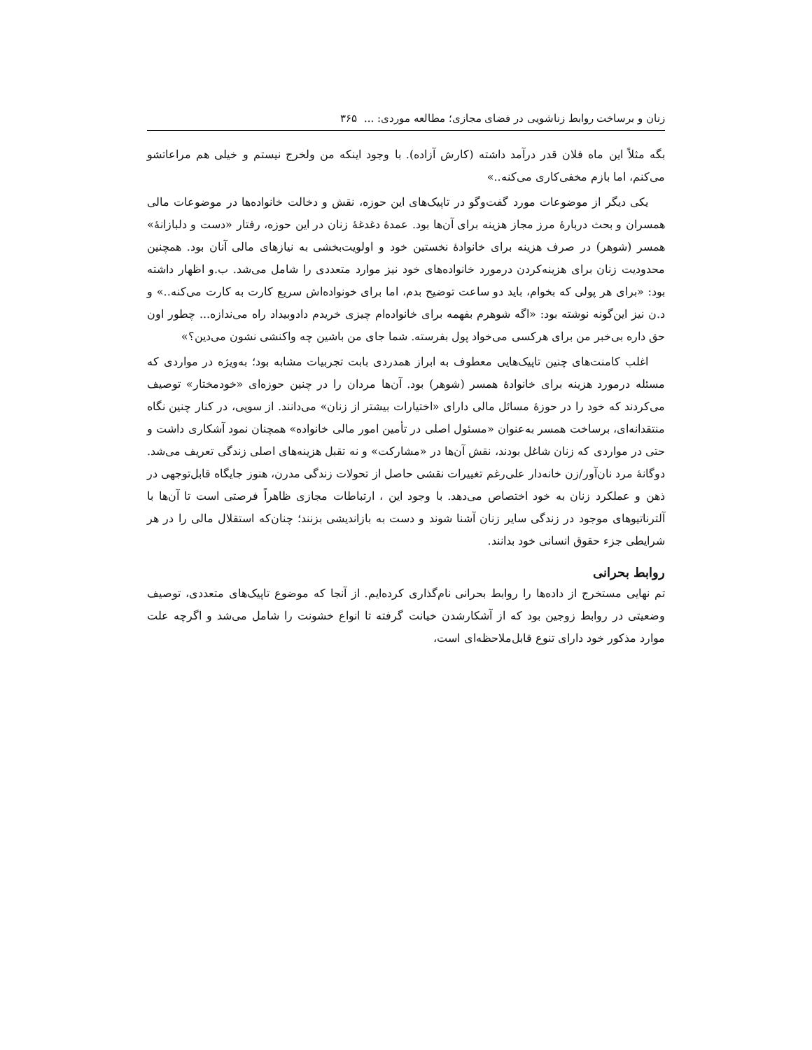زنان و برساخت روابط زناشویی در فضای مجازی؛ مطالعه موردی: ... ۳۶۵
بگه مثلاً این ماه فلان قدر درآمد داشته (کارش آزاده). با وجود اینکه من ولخرج نیستم و خیلی هم مراعاتشو می‌کنم، اما بازم مخفی‌کاری می‌کنه..»
یکی دیگر از موضوعات مورد گفت‌وگو در تاپیک‌های این حوزه، نقش و دخالت خانواده‌ها در موضوعات مالی همسران و بحث دربارهٔ مرز مجاز هزینه برای آن‌ها بود. عمدهٔ دغدغهٔ زنان در این حوزه، رفتار «دست و دلبازانهٔ» همسر (شوهر) در صرف هزینه برای خانوادهٔ نخستین خود و اولویت‌بخشی به نیازهای مالی آنان بود. همچنین محدودیت زنان برای هزینه‌کردن درمورد خانواده‌های خود نیز موارد متعددی را شامل می‌شد. ب.و اظهار داشته بود: «برای هر پولی که بخوام، باید دو ساعت توضیح بدم، اما برای خونواده‌اش سریع کارت به کارت می‌کنه..» و د.ن نیز این‌گونه نوشته بود: «اگه شوهرم بفهمه برای خانواده‌ام چیزی خریدم دادوبیداد راه می‌ندازه... چطور اون حق داره بی‌خبر من برای هرکسی می‌خواد پول بفرسته. شما جای من باشین چه واکنشی نشون می‌دین؟»
اغلب کامنت‌های چنین تاپیک‌هایی معطوف به ابراز همدردی بابت تجربیات مشابه بود؛ به‌ویژه در مواردی که مسئله درمورد هزینه برای خانوادهٔ همسر (شوهر) بود. آن‌ها مردان را در چنین حوزه‌ای «خودمختار» توصیف می‌کردند که خود را در حوزهٔ مسائل مالی دارای «اختیارات بیشتر از زنان» می‌دانند. از سویی، در کنار چنین نگاه منتقدانه‌ای، برساخت همسر به‌عنوان «مسئول اصلی در تأمین امور مالی خانواده» همچنان نمود آشکاری داشت و حتی در مواردی که زنان شاغل بودند، نقش آن‌ها در «مشارکت» و نه تقبل هزینه‌های اصلی زندگی تعریف می‌شد. دوگانهٔ مرد نان‌آور/زن خانه‌دار علی‌رغم تغییرات نقشی حاصل از تحولات زندگی مدرن، هنوز جایگاه قابل‌توجهی در ذهن و عملکرد زنان به خود اختصاص می‌دهد. با وجود این ، ارتباطات مجازی ظاهراً فرصتی است تا آن‌ها با آلترناتیوهای موجود در زندگی سایر زنان آشنا شوند و دست به بازاندیشی بزنند؛ چنان‌که استقلال مالی را در هر شرایطی جزء حقوق انسانی خود بدانند.
روابط بحرانی
تم نهایی مستخرج از داده‌ها را روابط بحرانی نام‌گذاری کرده‌ایم. از آنجا که موضوع تاپیک‌های متعددی، توصیف وضعیتی در روابط زوجین بود که از آشکارشدن خیانت گرفته تا انواع خشونت را شامل می‌شد و اگرچه علت موارد مذکور خود دارای تنوع قابل‌ملاحظه‌ای است،